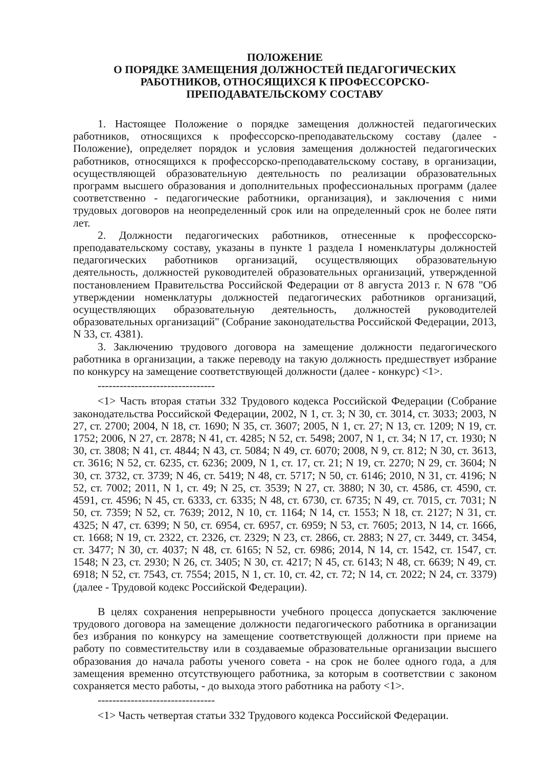ПОЛОЖЕНИЕ
О ПОРЯДКЕ ЗАМЕЩЕНИЯ ДОЛЖНОСТЕЙ ПЕДАГОГИЧЕСКИХ РАБОТНИКОВ, ОТНОСЯЩИХСЯ К ПРОФЕССОРСКО-ПРЕПОДАВАТЕЛЬСКОМУ СОСТАВУ
1. Настоящее Положение о порядке замещения должностей педагогических работников, относящихся к профессорско-преподавательскому составу (далее - Положение), определяет порядок и условия замещения должностей педагогических работников, относящихся к профессорско-преподавательскому составу, в организации, осуществляющей образовательную деятельность по реализации образовательных программ высшего образования и дополнительных профессиональных программ (далее соответственно - педагогические работники, организация), и заключения с ними трудовых договоров на неопределенный срок или на определенный срок не более пяти лет.
2. Должности педагогических работников, отнесенные к профессорско-преподавательскому составу, указаны в пункте 1 раздела I номенклатуры должностей педагогических работников организаций, осуществляющих образовательную деятельность, должностей руководителей образовательных организаций, утвержденной постановлением Правительства Российской Федерации от 8 августа 2013 г. N 678 "Об утверждении номенклатуры должностей педагогических работников организаций, осуществляющих образовательную деятельность, должностей руководителей образовательных организаций" (Собрание законодательства Российской Федерации, 2013, N 33, ст. 4381).
3. Заключению трудового договора на замещение должности педагогического работника в организации, а также переводу на такую должность предшествует избрание по конкурсу на замещение соответствующей должности (далее - конкурс) <1>.
--------------------------------
<1> Часть вторая статьи 332 Трудового кодекса Российской Федерации (Собрание законодательства Российской Федерации, 2002, N 1, ст. 3; N 30, ст. 3014, ст. 3033; 2003, N 27, ст. 2700; 2004, N 18, ст. 1690; N 35, ст. 3607; 2005, N 1, ст. 27; N 13, ст. 1209; N 19, ст. 1752; 2006, N 27, ст. 2878; N 41, ст. 4285; N 52, ст. 5498; 2007, N 1, ст. 34; N 17, ст. 1930; N 30, ст. 3808; N 41, ст. 4844; N 43, ст. 5084; N 49, ст. 6070; 2008, N 9, ст. 812; N 30, ст. 3613, ст. 3616; N 52, ст. 6235, ст. 6236; 2009, N 1, ст. 17, ст. 21; N 19, ст. 2270; N 29, ст. 3604; N 30, ст. 3732, ст. 3739; N 46, ст. 5419; N 48, ст. 5717; N 50, ст. 6146; 2010, N 31, ст. 4196; N 52, ст. 7002; 2011, N 1, ст. 49; N 25, ст. 3539; N 27, ст. 3880; N 30, ст. 4586, ст. 4590, ст. 4591, ст. 4596; N 45, ст. 6333, ст. 6335; N 48, ст. 6730, ст. 6735; N 49, ст. 7015, ст. 7031; N 50, ст. 7359; N 52, ст. 7639; 2012, N 10, ст. 1164; N 14, ст. 1553; N 18, ст. 2127; N 31, ст. 4325; N 47, ст. 6399; N 50, ст. 6954, ст. 6957, ст. 6959; N 53, ст. 7605; 2013, N 14, ст. 1666, ст. 1668; N 19, ст. 2322, ст. 2326, ст. 2329; N 23, ст. 2866, ст. 2883; N 27, ст. 3449, ст. 3454, ст. 3477; N 30, ст. 4037; N 48, ст. 6165; N 52, ст. 6986; 2014, N 14, ст. 1542, ст. 1547, ст. 1548; N 23, ст. 2930; N 26, ст. 3405; N 30, ст. 4217; N 45, ст. 6143; N 48, ст. 6639; N 49, ст. 6918; N 52, ст. 7543, ст. 7554; 2015, N 1, ст. 10, ст. 42, ст. 72; N 14, ст. 2022; N 24, ст. 3379) (далее - Трудовой кодекс Российской Федерации).
В целях сохранения непрерывности учебного процесса допускается заключение трудового договора на замещение должности педагогического работника в организации без избрания по конкурсу на замещение соответствующей должности при приеме на работу по совместительству или в создаваемые образовательные организации высшего образования до начала работы ученого совета - на срок не более одного года, а для замещения временно отсутствующего работника, за которым в соответствии с законом сохраняется место работы, - до выхода этого работника на работу <1>.
--------------------------------
<1> Часть четвертая статьи 332 Трудового кодекса Российской Федерации.